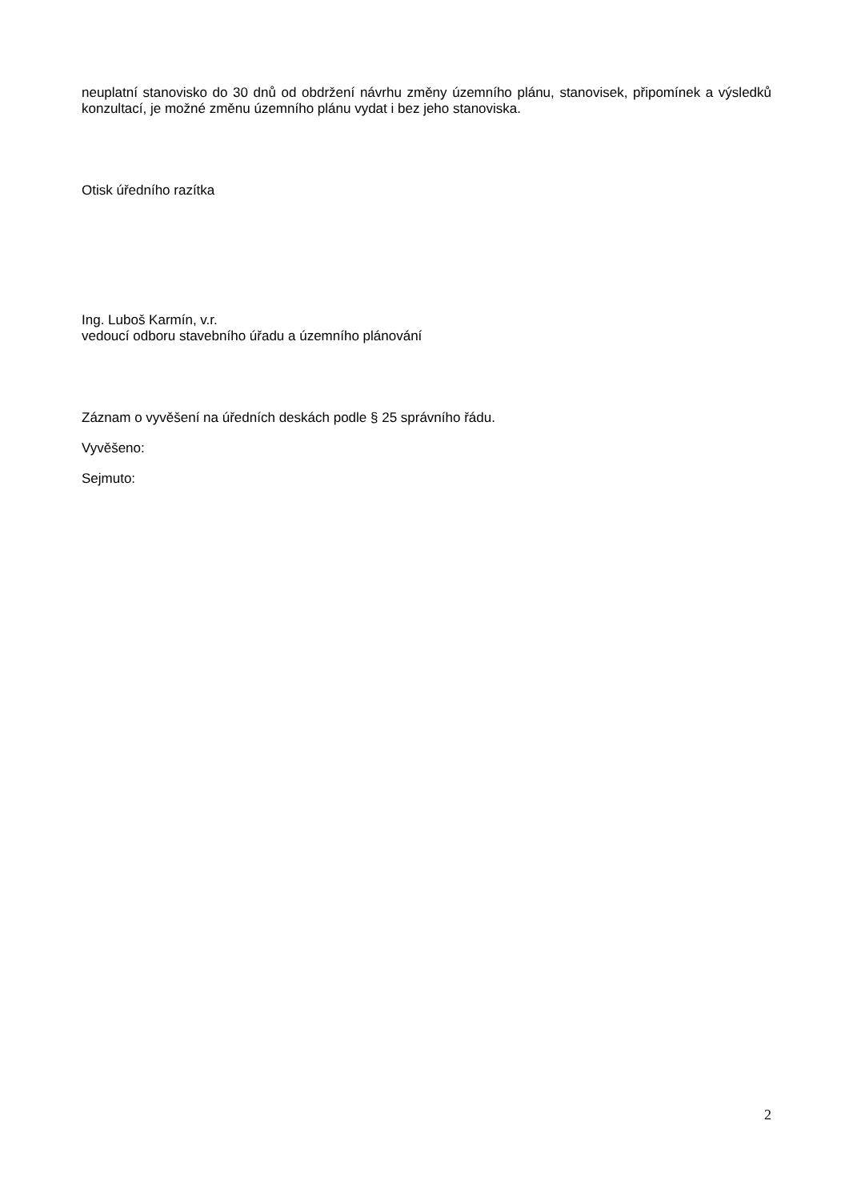neuplatní stanovisko do 30 dnů od obdržení návrhu změny územního plánu, stanovisek, připomínek a výsledků konzultací, je možné změnu územního plánu vydat i bez jeho stanoviska.
Otisk úředního razítka
Ing. Luboš Karmín, v.r.
vedoucí odboru stavebního úřadu a územního plánování
Záznam o vyvěšení na úředních deskách podle § 25 správního řádu.
Vyvěšeno:
Sejmuto:
2